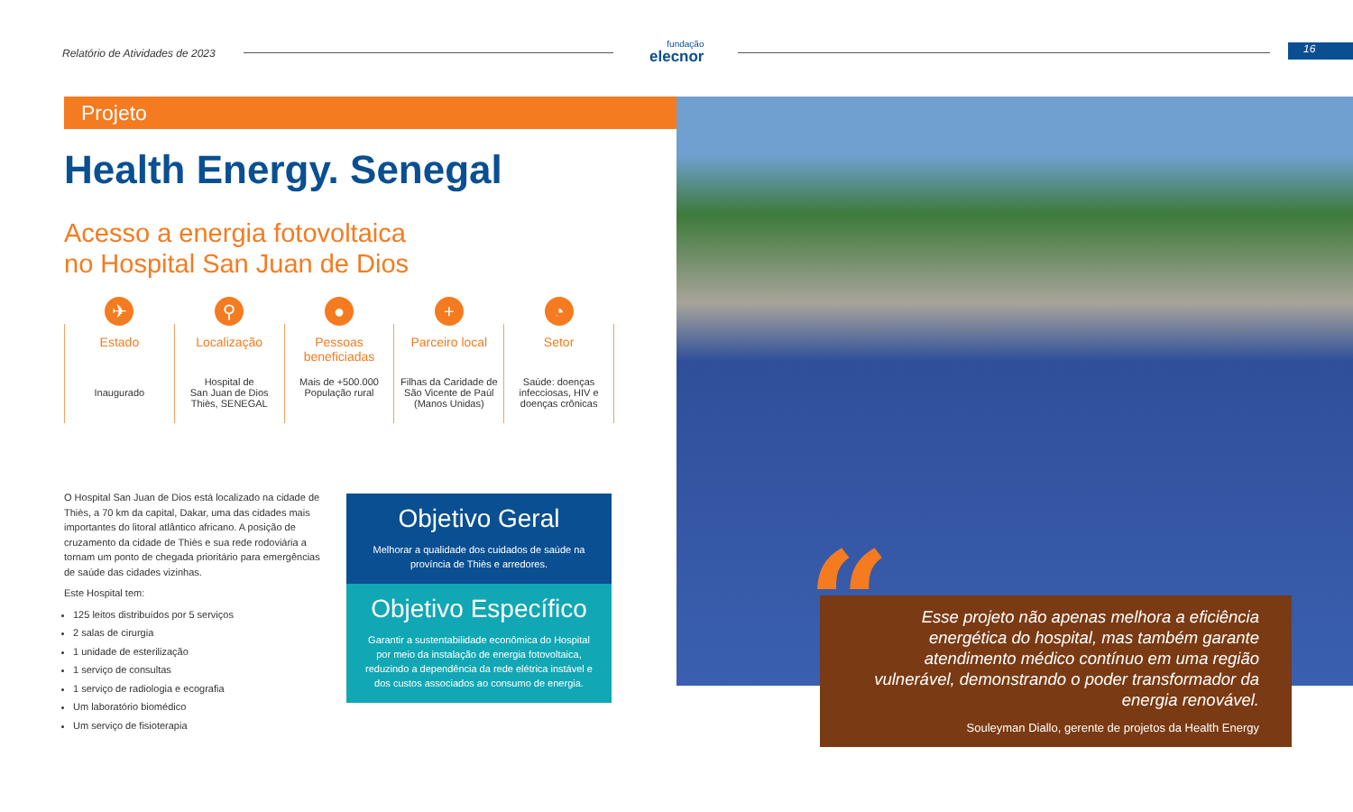Relatório de Atividades de 2023
fundação
elecnor
16
Projeto
Health Energy. Senegal
Acesso a energia fotovoltaica
no Hospital San Juan de Dios
✈
Estado
Inaugurado
⚲
Localização
Hospital de
San Juan de Dios
Thiès, SENEGAL
●
Pessoas beneficiadas
Mais de +500.000
População rural
+
Parceiro local
Filhas da Caridade de São Vicente de Paúl (Manos Unidas)
◔
Setor
Saúde: doenças infecciosas, HIV e doenças crônicas
O Hospital San Juan de Dios está localizado na cidade de Thiès, a 70 km da capital, Dakar, uma das cidades mais importantes do litoral atlântico africano. A posição de cruzamento da cidade de Thiès e sua rede rodoviária a tornam um ponto de chegada prioritário para emergências de saúde das cidades vizinhas.
Este Hospital tem:
125 leitos distribuídos por 5 serviços
2 salas de cirurgia
1 unidade de esterilização
1 serviço de consultas
1 serviço de radiologia e ecografia
Um laboratório biomédico
Um serviço de fisioterapia
Objetivo Geral
Melhorar a qualidade dos cuidados de saúde na província de Thiès e arredores.
Objetivo Específico
Garantir a sustentabilidade econômica do Hospital por meio da instalação de energia fotovoltaica, reduzindo a dependência da rede elétrica instável e dos custos associados ao consumo de energia.
Esse projeto não apenas melhora a eficiência energética do hospital, mas também garante atendimento médico contínuo em uma região vulnerável, demonstrando o poder transformador da energia renovável.
Souleyman Diallo, gerente de projetos da Health Energy
“